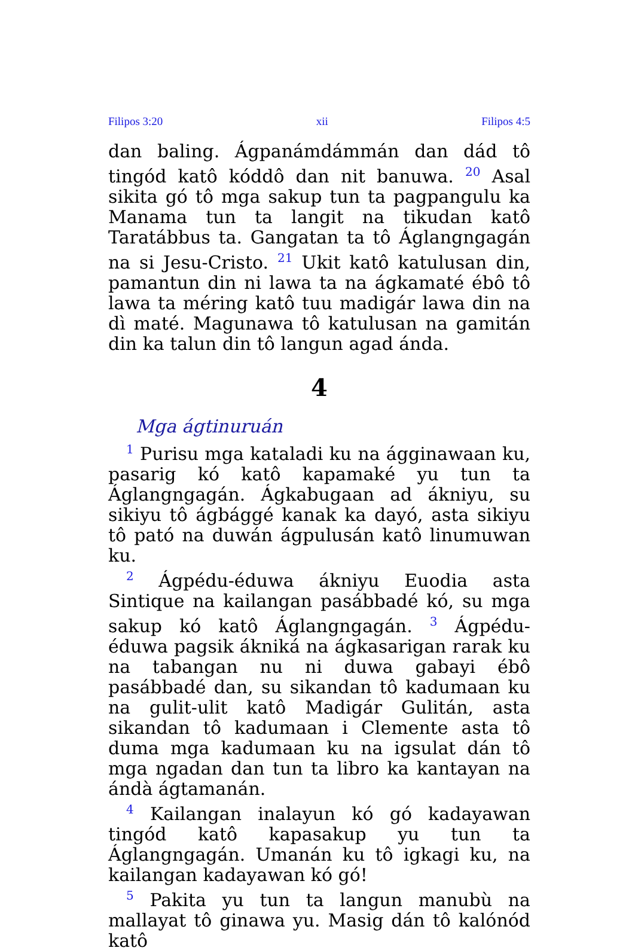Filipos 3:20 xii Filipos 4:5
dan baling. Ágpanámdámmán dan dád tô tingód katô kóddô dan nit banuwa. <sup>20</sup> Asal sikita gó tô mga sakup tun ta pagpangulu ka Manama tun ta langit na tikudan katô Taratábbus ta. Gangatan ta tô Áglangngagán na si Jesu-Cristo. <sup>21</sup> Ukit katô katulusan din, pamantun din ni lawa ta na ágkamaté ébô tô lawa ta méring katô tuu madigár lawa din na dì maté. Magunawa tô katulusan na gamitán din ka talun din tô langun agad ánda.
4
Mga ágtinuruán
<sup>1</sup> Purisu mga kataladi ku na ágginawaan ku, pasarig kó katô kapamaké yu tun ta Áglangngagán. Ágkabugaan ad ákniyu, su sikiyu tô ágbággé kanak ka dayó, asta sikiyu tô pató na duwán ágpulusán katô linumuwan ku.
<sup>2</sup> Ágpédu-éduwa ákniyu Euodia asta Sintique na kailangan pasábbadé kó, su mga sakup kó katô Áglangngagán. <sup>3</sup> Ágpédu-éduwa pagsik ákniká na ágkasarigan rarak ku na tabangan nu ni duwa gabayi ébô pasábbadé dan, su sikandan tô kadumaan ku na gulit-ulit katô Madigár Gulitán, asta sikandan tô kadumaan i Clemente asta tô duma mga kadumaan ku na igsulat dán tô mga ngadan dan tun ta libro ka kantayan na ándà ágtamanán.
<sup>4</sup> Kailangan inalayun kó gó kadayawan tingód katô kapasakup yu tun ta Áglangngagán. Umanán ku tô igkagi ku, na kailangan kadayawan kó gó!
<sup>5</sup> Pakita yu tun ta langun manubù na mallayat tô ginawa yu. Masig dán tô kalónód katô